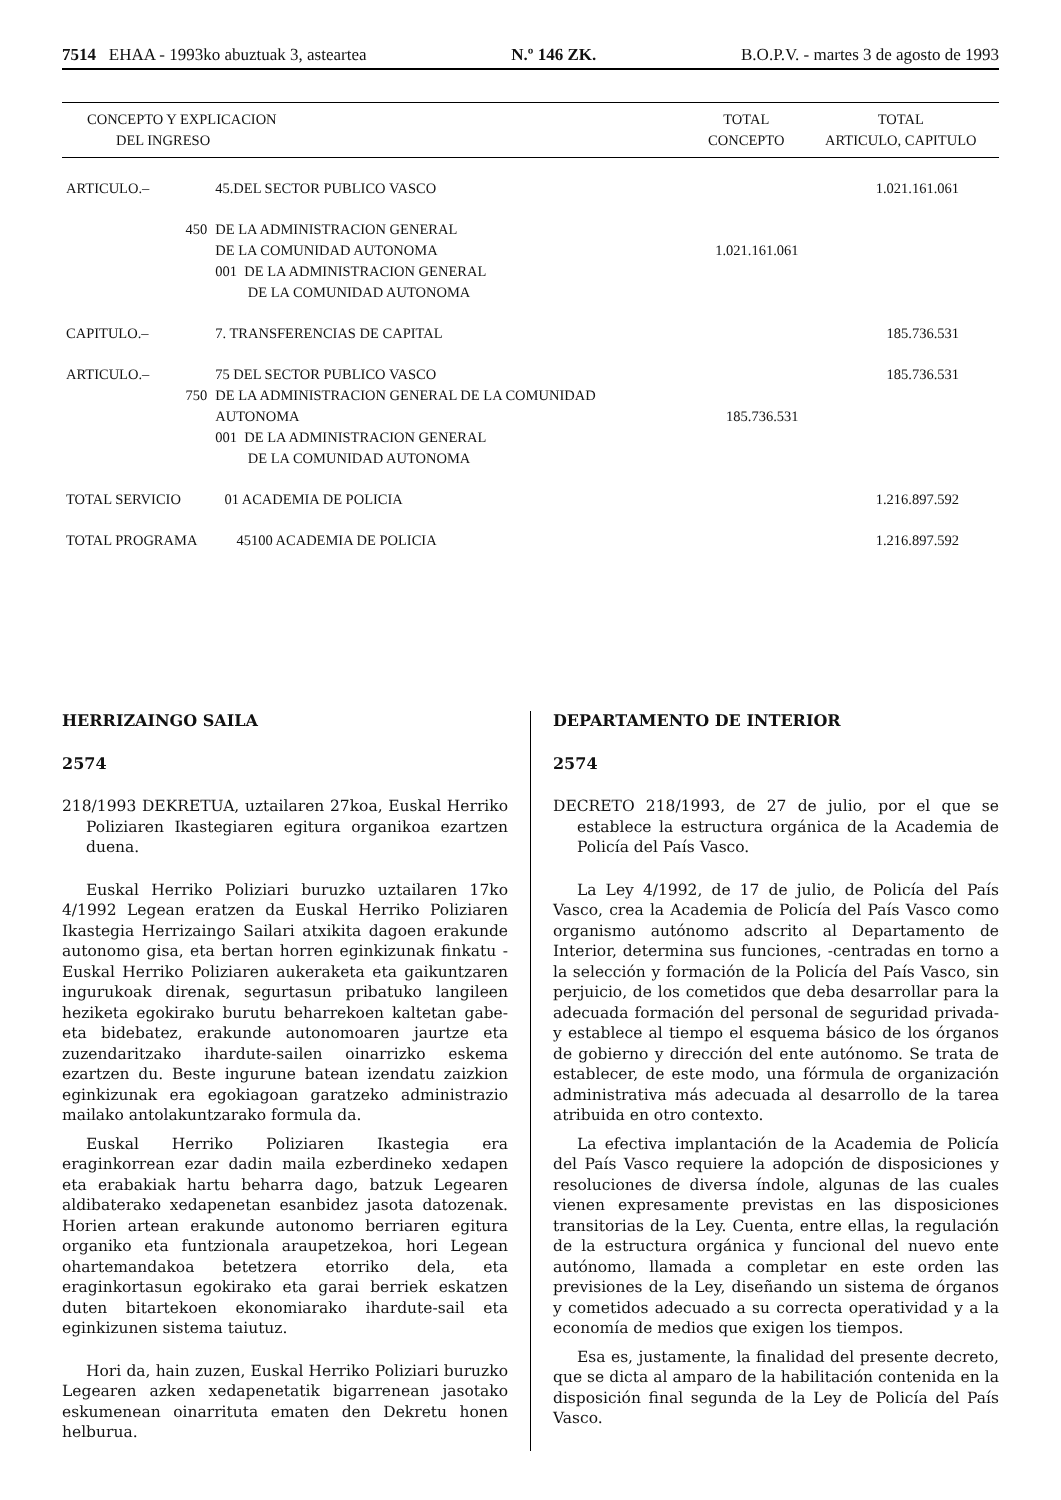7514 EHAA - 1993ko abuztuak 3, asteartea N.º 146 ZK. B.O.P.V. - martes 3 de agosto de 1993
| CONCEPTO Y EXPLICACION DEL INGRESO | | | TOTAL CONCEPTO | TOTAL ARTICULO, CAPITULO |
| --- | --- | --- | --- | --- |
| ARTICULO.– | | 45.DEL SECTOR PUBLICO VASCO | | 1.021.161.061 |
| | 450 | DE LA ADMINISTRACION GENERAL DE LA COMUNIDAD AUTONOMA 001 DE LA ADMINISTRACION GENERAL DE LA COMUNIDAD AUTONOMA | 1.021.161.061 | |
| CAPITULO.– | | 7. TRANSFERENCIAS DE CAPITAL | | 185.736.531 |
| ARTICULO.– | | 75 DEL SECTOR PUBLICO VASCO | | 185.736.531 |
| | 750 | DE LA ADMINISTRACION GENERAL DE LA COMUNIDAD AUTONOMA 001 DE LA ADMINISTRACION GENERAL DE LA COMUNIDAD AUTONOMA | 185.736.531 | |
| TOTAL SERVICIO 01 ACADEMIA DE POLICIA | | | | 1.216.897.592 |
| TOTAL PROGRAMA 45100 ACADEMIA DE POLICIA | | | | 1.216.897.592 |
HERRIZAINGO SAILA
2574
218/1993 DEKRETUA, uztailaren 27koa, Euskal Herriko Poliziaren Ikastegiaren egitura organikoa ezartzen duena.
Euskal Herriko Poliziari buruzko uztailaren 17ko 4/1992 Legean eratzen da Euskal Herriko Poliziaren Ikastegia Herrizaingo Sailari atxikita dagoen erakunde autonomo gisa, eta bertan horren eginkizunak finkatu -Euskal Herriko Poliziaren aukeraketa eta gaikuntzaren ingurukoak direnak, segurtasun pribatuko langileen heziketa egokirako burutu beharrekoen kaltetan gabe- eta bidebatez, erakunde autonomoaren jaurtze eta zuzendaritzako ihardute-sailen oinarrizko eskema ezartzen du. Beste ingurune batean izendatu zaizkion eginkizunak era egokiagoan garatzeko administrazio mailako antolakuntzarako formula da.
Euskal Herriko Poliziaren Ikastegia era eraginkorrean ezar dadin maila ezberdineko xedapen eta erabakiak hartu beharra dago, batzuk Legearen aldibaterako xedapenetan esanbidez jasota datozenak. Horien artean erakunde autonomo berriaren egitura organiko eta funtzionala araupetzekoa, hori Legean ohartemandakoa betetzera etorriko dela, eta eraginkortasun egokirako eta garai berriek eskatzen duten bitartekoen ekonomiarako ihardute-sail eta eginkizunen sistema taiutuz.
Hori da, hain zuzen, Euskal Herriko Poliziari buruzko Legearen azken xedapenetatik bigarrenean jasotako eskumenean oinarrituta ematen den Dekretu honen helburua.
DEPARTAMENTO DE INTERIOR
2574
DECRETO 218/1993, de 27 de julio, por el que se establece la estructura orgánica de la Academia de Policía del País Vasco.
La Ley 4/1992, de 17 de julio, de Policía del País Vasco, crea la Academia de Policía del País Vasco como organismo autónomo adscrito al Departamento de Interior, determina sus funciones, -centradas en torno a la selección y formación de la Policía del País Vasco, sin perjuicio, de los cometidos que deba desarrollar para la adecuada formación del personal de seguridad privada- y establece al tiempo el esquema básico de los órganos de gobierno y dirección del ente autónomo. Se trata de establecer, de este modo, una fórmula de organización administrativa más adecuada al desarrollo de la tarea atribuida en otro contexto.
La efectiva implantación de la Academia de Policía del País Vasco requiere la adopción de disposiciones y resoluciones de diversa índole, algunas de las cuales vienen expresamente previstas en las disposiciones transitorias de la Ley. Cuenta, entre ellas, la regulación de la estructura orgánica y funcional del nuevo ente autónomo, llamada a completar en este orden las previsiones de la Ley, diseñando un sistema de órganos y cometidos adecuado a su correcta operatividad y a la economía de medios que exigen los tiempos.
Esa es, justamente, la finalidad del presente decreto, que se dicta al amparo de la habilitación contenida en la disposición final segunda de la Ley de Policía del País Vasco.